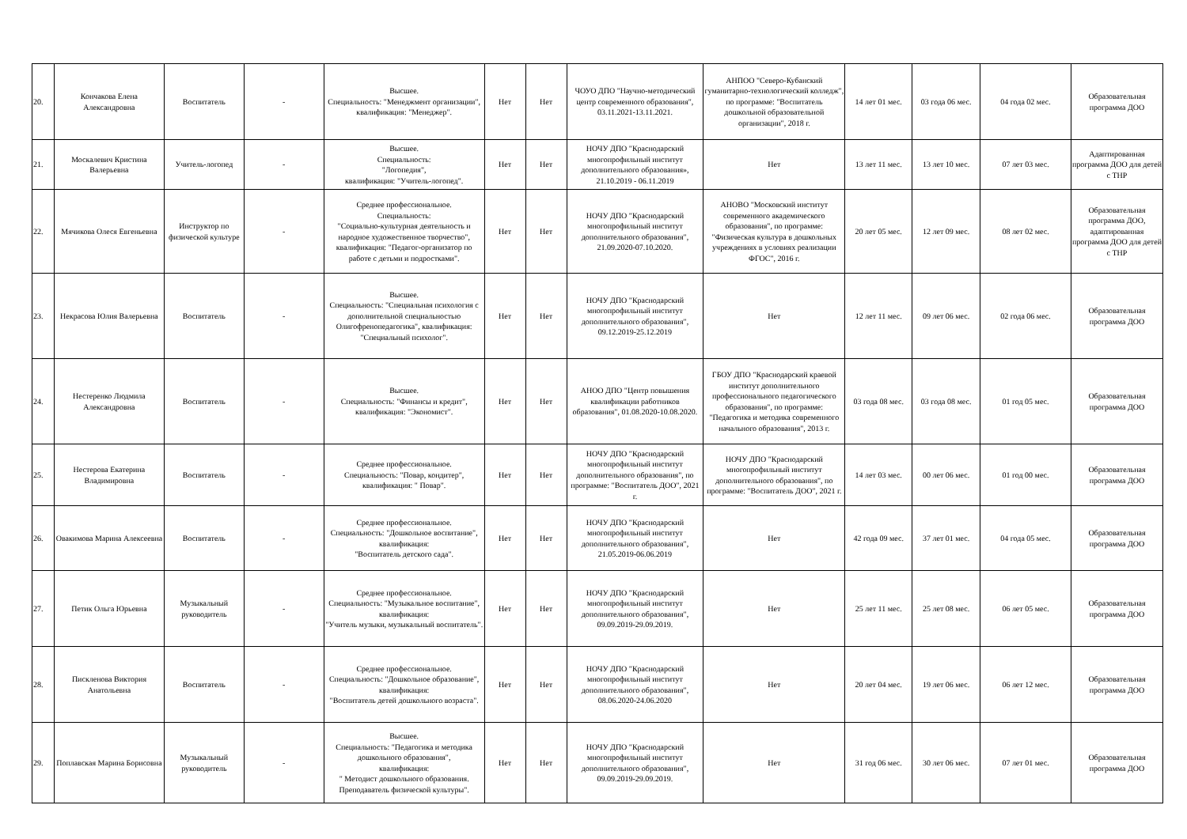| 20. | Кончакова Елена Александровна | Воспитатель | - | Высшее. Специальность: "Менеджмент организации", квалификация: "Менеджер". | Нет | Нет | ЧОУО ДПО "Научно-методический центр современного образования", 03.11.2021-13.11.2021. | АНПОО "Северо-Кубанский гуманитарно-технологический колледж", по программе: "Воспитатель дошкольной образовательной организации", 2018 г. | 14 лет 01 мес. | 03 года 06 мес. | 04 года 02 мес. | Образовательная программа ДОО |
| 21. | Москалевич Кристина Валерьевна | Учитель-логопед | - | Высшее. Специальность: "Логопедия", квалификация: "Учитель-логопед". | Нет | Нет | НОЧУ ДПО "Краснодарский многопрофильный институт дополнительного образования», 21.10.2019 - 06.11.2019 | Нет | 13 лет 11 мес. | 13 лет 10 мес. | 07 лет 03 мес. | Адаптированная программа ДОО для детей с ТНР |
| 22. | Мячикова Олеся Евгеньевна | Инструктор по физической культуре | - | Среднее профессиональное. Специальность: "Социально-культурная деятельность и народное художественное творчество", квалификация: "Педагог-организатор по работе с детьми и подростками". | Нет | Нет | НОЧУ ДПО "Краснодарский многопрофильный институт дополнительного образования", 21.09.2020-07.10.2020. | АНОВО "Московский институт современного академического образования", по программе: "Физическая культура в дошкольных учреждениях в условиях реализации ФГОС", 2016 г. | 20 лет 05 мес. | 12 лет 09 мес. | 08 лет 02 мес. | Образовательная программа ДОО, адаптированная программа ДОО для детей с ТНР |
| 23. | Некрасова Юлия Валерьевна | Воспитатель | - | Высшее. Специальность: "Специальная психология с дополнительной специальностью Олигофренопедагогика", квалификация: "Специальный психолог". | Нет | Нет | НОЧУ ДПО "Краснодарский многопрофильный институт дополнительного образования", 09.12.2019-25.12.2019 | Нет | 12 лет 11 мес. | 09 лет 06 мес. | 02 года 06 мес. | Образовательная программа ДОО |
| 24. | Нестеренко Людмила Александровна | Воспитатель | - | Высшее. Специальность: "Финансы и кредит", квалификация: "Экономист". | Нет | Нет | АНОО ДПО "Центр повышения квалификации работников образования", 01.08.2020-10.08.2020. | ГБОУ ДПО "Краснодарский краевой институт дополнительного профессионального педагогического образования", по программе: "Педагогика и методика современного начального образования", 2013 г. | 03 года 08 мес. | 03 года 08 мес. | 01 год 05 мес. | Образовательная программа ДОО |
| 25. | Нестерова Екатерина Владимировна | Воспитатель | - | Среднее профессиональное. Специальность: "Повар, кондитер", квалификация: " Повар". | Нет | Нет | НОЧУ ДПО "Краснодарский многопрофильный институт дополнительного образования", по программе: "Воспитатель ДОО", 2021 г. | НОЧУ ДПО "Краснодарский многопрофильный институт дополнительного образования", по программе: "Воспитатель ДОО", 2021 г. | 14 лет 03 мес. | 00 лет 06 мес. | 01 год 00 мес. | Образовательная программа ДОО |
| 26. | Овакимова Марина Алексеевна | Воспитатель | - | Среднее профессиональное. Специальность: "Дошкольное воспитание", квалификация: "Воспитатель детского сада". | Нет | Нет | НОЧУ ДПО "Краснодарский многопрофильный институт дополнительного образования", 21.05.2019-06.06.2019 | Нет | 42 года 09 мес. | 37 лет 01 мес. | 04 года 05 мес. | Образовательная программа ДОО |
| 27. | Петик Ольга Юрьевна | Музыкальный руководитель | - | Среднее профессиональное. Специальность: "Музыкальное воспитание", квалификация: "Учитель музыки, музыкальный воспитатель". | Нет | Нет | НОЧУ ДПО "Краснодарский многопрофильный институт дополнительного образования", 09.09.2019-29.09.2019. | Нет | 25 лет 11 мес. | 25 лет 08 мес. | 06 лет 05 мес. | Образовательная программа ДОО |
| 28. | Пискленова Виктория Анатольевна | Воспитатель | - | Среднее профессиональное. Специальность: "Дошкольное образование", квалификация: "Воспитатель детей дошкольного возраста". | Нет | Нет | НОЧУ ДПО "Краснодарский многопрофильный институт дополнительного образования", 08.06.2020-24.06.2020 | Нет | 20 лет 04 мес. | 19 лет 06 мес. | 06 лет 12 мес. | Образовательная программа ДОО |
| 29. | Поплавская Марина Борисовна | Музыкальный руководитель | - | Высшее. Специальность: "Педагогика и методика дошкольного образования", квалификация: " Методист дошкольного образования. Преподаватель физической культуры". | Нет | Нет | НОЧУ ДПО "Краснодарский многопрофильный институт дополнительного образования", 09.09.2019-29.09.2019. | Нет | 31 год 06 мес. | 30 лет 06 мес. | 07 лет 01 мес. | Образовательная программа ДОО |